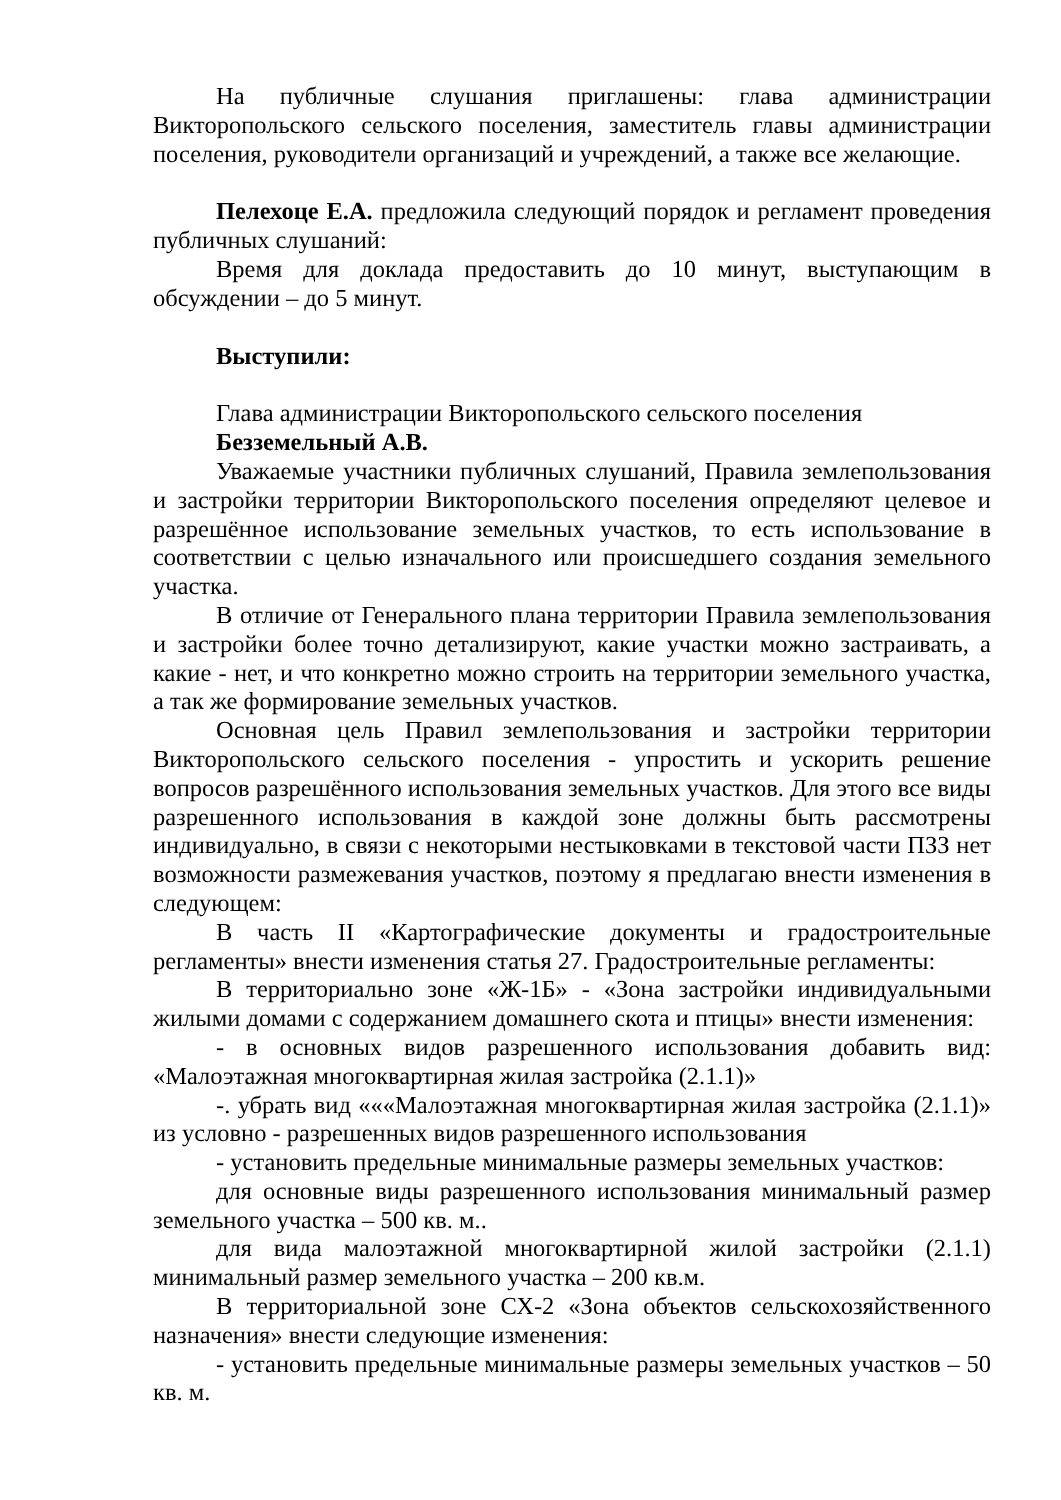На публичные слушания приглашены: глава администрации Викторопольского сельского поселения, заместитель главы администрации поселения, руководители организаций и учреждений, а также все желающие.
Пелехоце Е.А. предложила следующий порядок и регламент проведения публичных слушаний:
Время для доклада предоставить до 10 минут, выступающим в обсуждении – до 5 минут.
Выступили:
Глава администрации Викторопольского сельского поселения
Безземельный А.В.
Уважаемые участники публичных слушаний, Правила землепользования и застройки территории Викторопольского поселения определяют целевое и разрешённое использование земельных участков, то есть использование в соответствии с целью изначального или происшедшего создания земельного участка.
В отличие от Генерального плана территории Правила землепользования и застройки более точно детализируют, какие участки можно застраивать, а какие - нет, и что конкретно можно строить на территории земельного участка, а так же формирование земельных участков.
Основная цель Правил землепользования и застройки территории Викторопольского сельского поселения - упростить и ускорить решение вопросов разрешённого использования земельных участков. Для этого все виды разрешенного использования в каждой зоне должны быть рассмотрены индивидуально, в связи с некоторыми нестыковками в текстовой части ПЗЗ нет возможности размежевания участков, поэтому я предлагаю внести изменения в следующем:
В часть II «Картографические документы и градостроительные регламенты» внести изменения статья 27. Градостроительные регламенты:
В территориально зоне «Ж-1Б» - «Зона застройки индивидуальными жилыми домами с содержанием домашнего скота и птицы» внести изменения:
- в основных видов разрешенного использования добавить вид: «Малоэтажная многоквартирная жилая застройка (2.1.1)»
-. убрать вид «««Малоэтажная многоквартирная жилая застройка (2.1.1)» из условно - разрешенных видов разрешенного использования
- установить предельные минимальные размеры земельных участков:
для основные виды разрешенного использования минимальный размер земельного участка – 500 кв. м..
для вида малоэтажной многоквартирной жилой застройки (2.1.1) минимальный размер земельного участка – 200 кв.м.
В территориальной зоне СХ-2 «Зона объектов сельскохозяйственного назначения» внести следующие изменения:
- установить предельные минимальные размеры земельных участков – 50 кв. м.